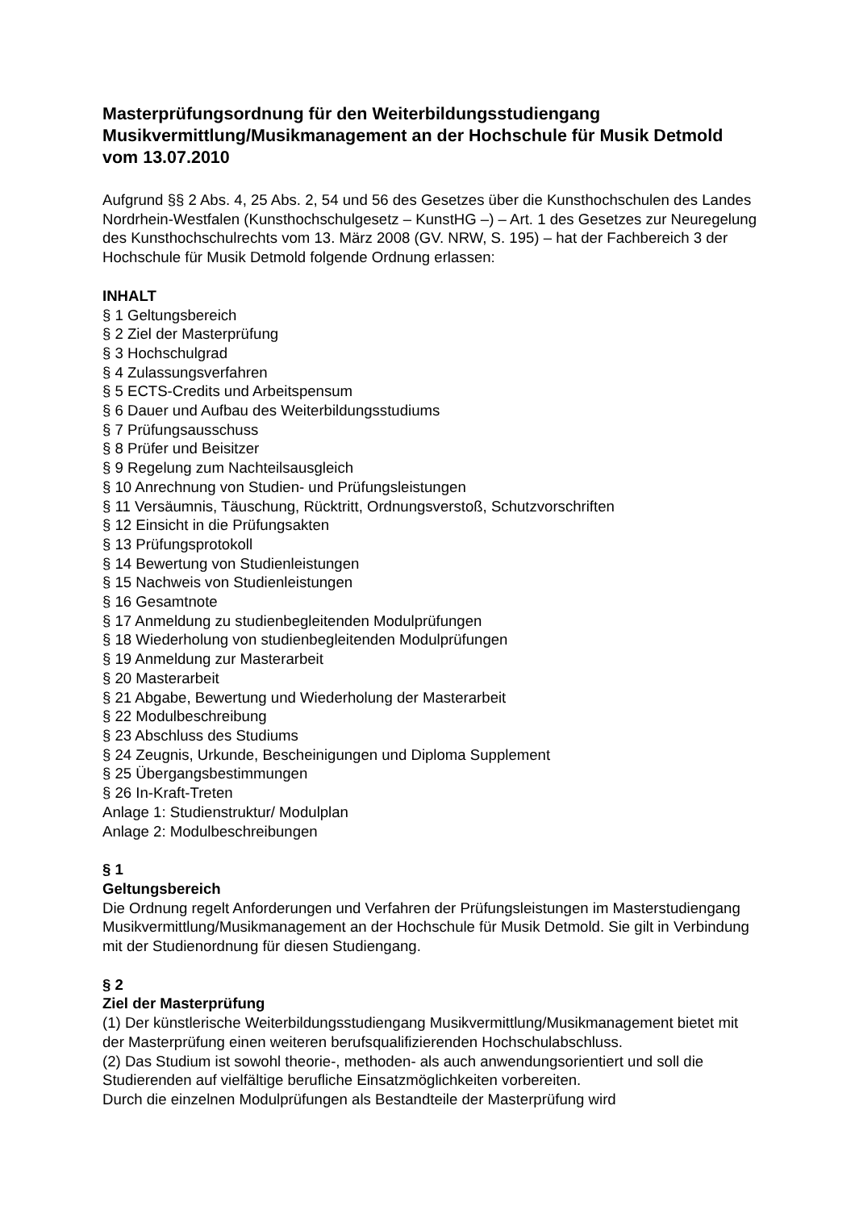Masterprüfungsordnung für den Weiterbildungsstudiengang Musikvermittlung/Musikmanagement an der Hochschule für Musik Detmold vom 13.07.2010
Aufgrund §§ 2 Abs. 4, 25 Abs. 2, 54 und 56 des Gesetzes über die Kunsthochschulen des Landes Nordrhein-Westfalen (Kunsthochschulgesetz – KunstHG –) – Art. 1 des Gesetzes zur Neuregelung des Kunsthochschulrechts vom 13. März 2008 (GV. NRW, S. 195) – hat der Fachbereich 3 der Hochschule für Musik Detmold folgende Ordnung erlassen:
INHALT
§ 1 Geltungsbereich
§ 2 Ziel der Masterprüfung
§ 3 Hochschulgrad
§ 4 Zulassungsverfahren
§ 5 ECTS-Credits und Arbeitspensum
§ 6 Dauer und Aufbau des Weiterbildungsstudiums
§ 7 Prüfungsausschuss
§ 8 Prüfer und Beisitzer
§ 9 Regelung zum Nachteilsausgleich
§ 10 Anrechnung von Studien- und Prüfungsleistungen
§ 11 Versäumnis, Täuschung, Rücktritt, Ordnungsverstoß, Schutzvorschriften
§ 12 Einsicht in die Prüfungsakten
§ 13 Prüfungsprotokoll
§ 14 Bewertung von Studienleistungen
§ 15 Nachweis von Studienleistungen
§ 16 Gesamtnote
§ 17 Anmeldung zu studienbegleitenden Modulprüfungen
§ 18 Wiederholung von studienbegleitenden Modulprüfungen
§ 19 Anmeldung zur Masterarbeit
§ 20 Masterarbeit
§ 21 Abgabe, Bewertung und Wiederholung der Masterarbeit
§ 22 Modulbeschreibung
§ 23 Abschluss des Studiums
§ 24 Zeugnis, Urkunde, Bescheinigungen und Diploma Supplement
§ 25 Übergangsbestimmungen
§ 26 In-Kraft-Treten
Anlage 1: Studienstruktur/ Modulplan
Anlage 2: Modulbeschreibungen
§ 1
Geltungsbereich
Die Ordnung regelt Anforderungen und Verfahren der Prüfungsleistungen im Masterstudiengang Musikvermittlung/Musikmanagement an der Hochschule für Musik Detmold. Sie gilt in Verbindung mit der Studienordnung für diesen Studiengang.
§ 2
Ziel der Masterprüfung
(1) Der künstlerische Weiterbildungsstudiengang Musikvermittlung/Musikmanagement bietet mit der Masterprüfung einen weiteren berufsqualifizierenden Hochschulabschluss.
(2) Das Studium ist sowohl theorie-, methoden- als auch anwendungsorientiert und soll die Studierenden auf vielfältige berufliche Einsatzmöglichkeiten vorbereiten.
Durch die einzelnen Modulprüfungen als Bestandteile der Masterprüfung wird